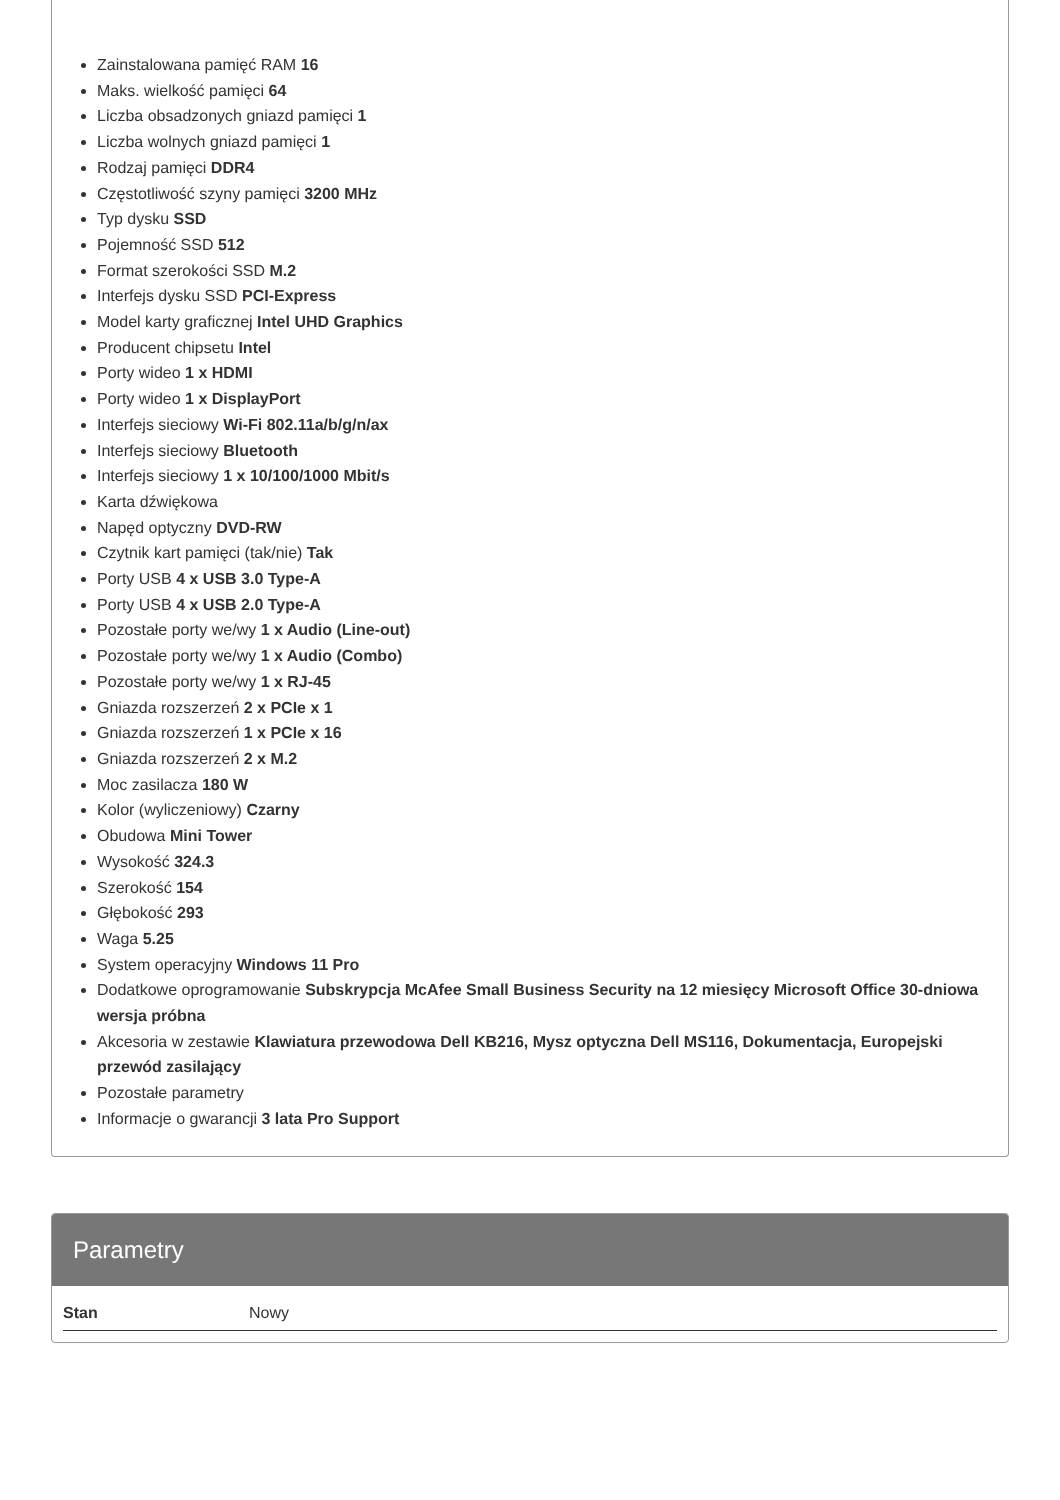Zainstalowana pamięć RAM 16
Maks. wielkość pamięci 64
Liczba obsadzonych gniazd pamięci 1
Liczba wolnych gniazd pamięci 1
Rodzaj pamięci DDR4
Częstotliwość szyny pamięci 3200 MHz
Typ dysku SSD
Pojemność SSD 512
Format szerokości SSD M.2
Interfejs dysku SSD PCI-Express
Model karty graficznej Intel UHD Graphics
Producent chipsetu Intel
Porty wideo 1 x HDMI
Porty wideo 1 x DisplayPort
Interfejs sieciowy Wi-Fi 802.11a/b/g/n/ax
Interfejs sieciowy Bluetooth
Interfejs sieciowy 1 x 10/100/1000 Mbit/s
Karta dźwiękowa
Napęd optyczny DVD-RW
Czytnik kart pamięci (tak/nie) Tak
Porty USB 4 x USB 3.0 Type-A
Porty USB 4 x USB 2.0 Type-A
Pozostałe porty we/wy 1 x Audio (Line-out)
Pozostałe porty we/wy 1 x Audio (Combo)
Pozostałe porty we/wy 1 x RJ-45
Gniazda rozszerzeń 2 x PCIe x 1
Gniazda rozszerzeń 1 x PCIe x 16
Gniazda rozszerzeń 2 x M.2
Moc zasilacza 180 W
Kolor (wyliczeniowy) Czarny
Obudowa Mini Tower
Wysokość 324.3
Szerokość 154
Głębokość 293
Waga 5.25
System operacyjny Windows 11 Pro
Dodatkowe oprogramowanie Subskrypcja McAfee Small Business Security na 12 miesięcy Microsoft Office 30-dniowa wersja próbna
Akcesoria w zestawie Klawiatura przewodowa Dell KB216, Mysz optyczna Dell MS116, Dokumentacja, Europejski przewód zasilający
Pozostałe parametry
Informacje o gwarancji 3 lata Pro Support
Parametry
| Stan | Nowy |